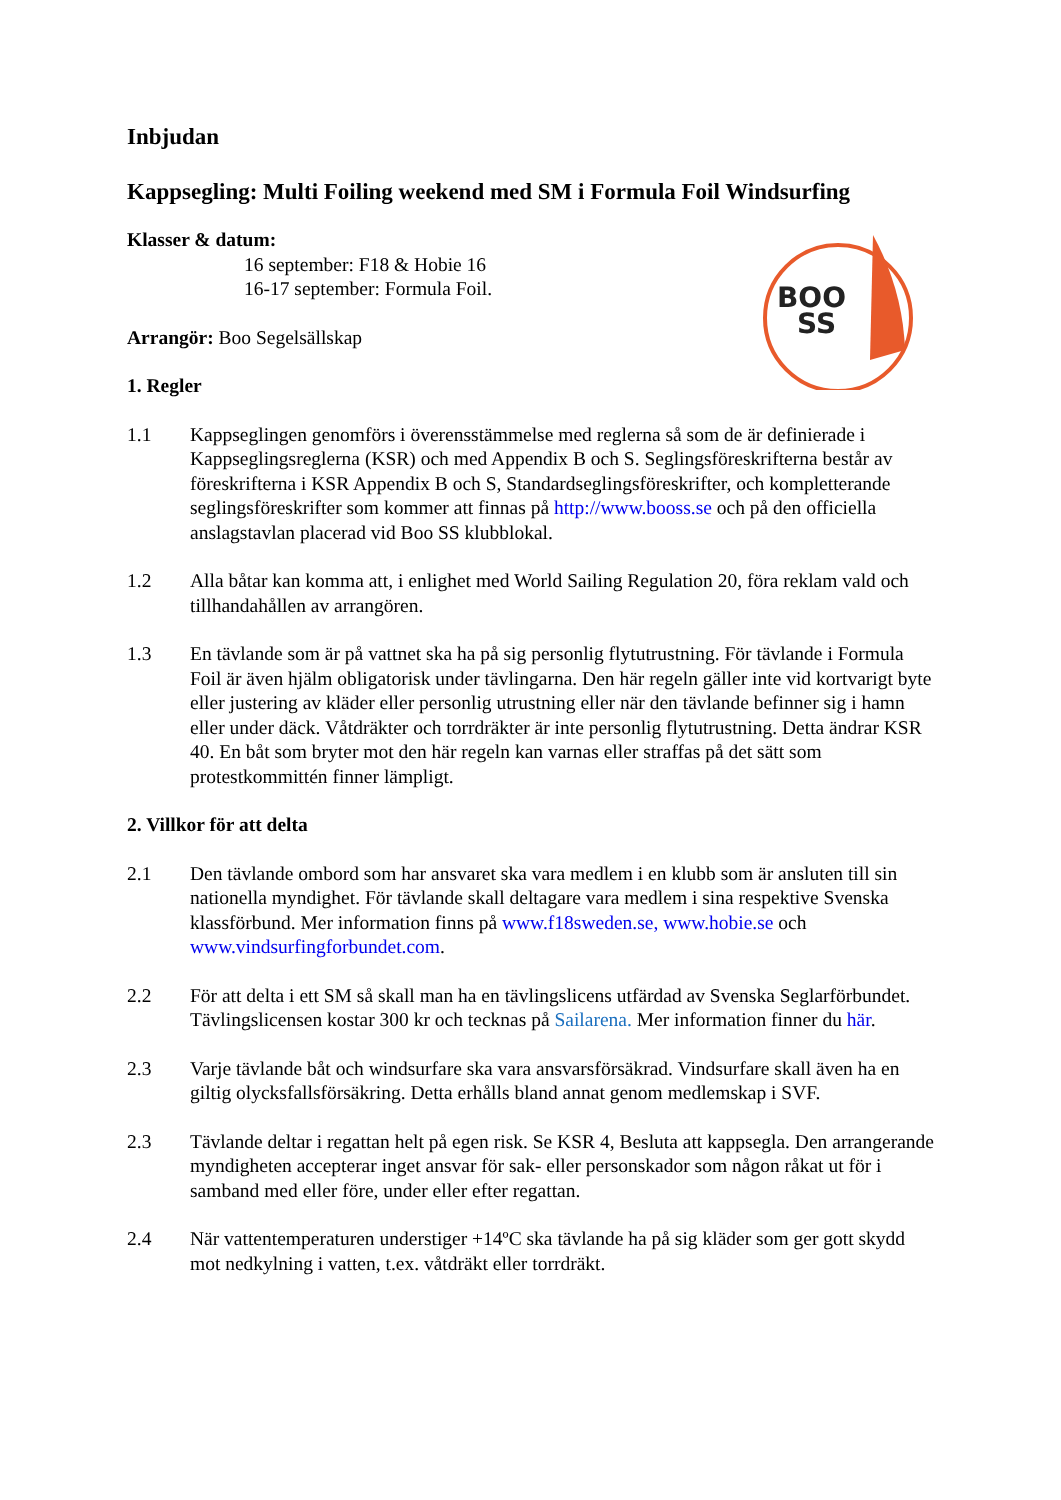BOO
SS
Inbjudan
Kappsegling: Multi Foiling weekend med SM i Formula Foil Windsurfing
Klasser & datum:
16 september: F18 & Hobie 16
16-17 september: Formula Foil.
Arrangör: Boo Segelsällskap
1. Regler
1.1 Kappseglingen genomförs i överensstämmelse med reglerna så som de är definierade i Kappseglingsreglerna (KSR) och med Appendix B och S. Seglingsföreskrifterna består av föreskrifterna i KSR Appendix B och S, Standardseglingsföreskrifter, och kompletterande seglingsföreskrifter som kommer att finnas på http://www.booss.se och på den officiella anslagstavlan placerad vid Boo SS klubblokal.
1.2 Alla båtar kan komma att, i enlighet med World Sailing Regulation 20, föra reklam vald och tillhandahållen av arrangören.
1.3 En tävlande som är på vattnet ska ha på sig personlig flytutrustning. För tävlande i Formula Foil är även hjälm obligatorisk under tävlingarna. Den här regeln gäller inte vid kortvarigt byte eller justering av kläder eller personlig utrustning eller när den tävlande befinner sig i hamn eller under däck. Våtdräkter och torrdräkter är inte personlig flytutrustning. Detta ändrar KSR 40. En båt som bryter mot den här regeln kan varnas eller straffas på det sätt som protestkommittén finner lämpligt.
2. Villkor för att delta
2.1 Den tävlande ombord som har ansvaret ska vara medlem i en klubb som är ansluten till sin nationella myndighet. För tävlande skall deltagare vara medlem i sina respektive Svenska klassförbund. Mer information finns på www.f18sweden.se, www.hobie.se och www.vindsurfingforbundet.com.
2.2 För att delta i ett SM så skall man ha en tävlingslicens utfärdad av Svenska Seglarförbundet. Tävlingslicensen kostar 300 kr och tecknas på Sailarena. Mer information finner du här.
2.3 Varje tävlande båt och windsurfare ska vara ansvarsförsäkrad. Vindsurfare skall även ha en giltig olycksfallsförsäkring. Detta erhålls bland annat genom medlemskap i SVF.
2.3 Tävlande deltar i regattan helt på egen risk. Se KSR 4, Besluta att kappsegla. Den arrangerande myndigheten accepterar inget ansvar för sak- eller personskador som någon råkat ut för i samband med eller före, under eller efter regattan.
2.4 När vattentemperaturen understiger +14ºC ska tävlande ha på sig kläder som ger gott skydd mot nedkylning i vatten, t.ex. våtdräkt eller torrdräkt.